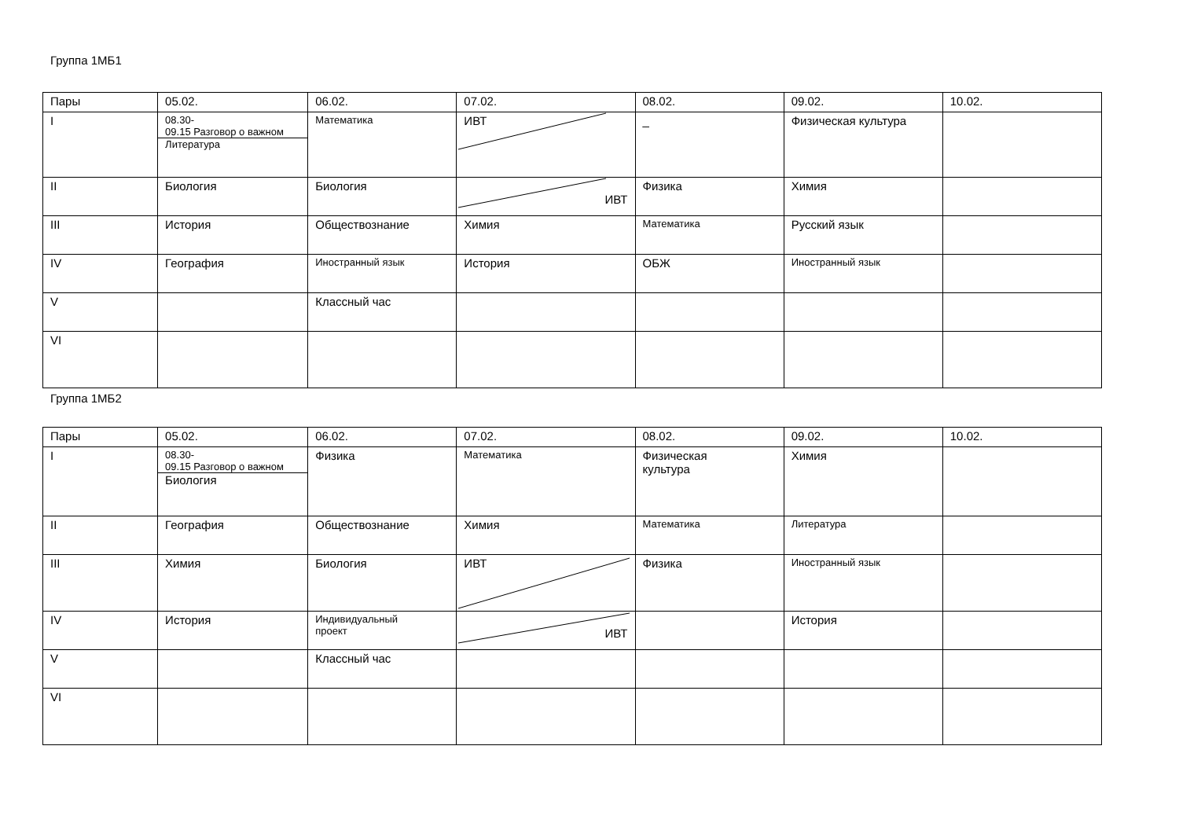Группа 1МБ1
| Пары | 05.02. | 06.02. | 07.02. | 08.02. | 09.02. | 10.02. |
| --- | --- | --- | --- | --- | --- | --- |
| I | 08.30- 09.15 Разговор о важном Литература | Математика | ИВТ | _ | Физическая культура | |
| II | Биология | Биология | ИВТ | Физика | Химия | |
| III | История | Обществознание | Химия | Математика | Русский язык | |
| IV | География | Иностранный язык | История | ОБЖ | Иностранный язык | |
| V | | Классный час | | | | |
| VI | | | | | | |
Группа 1МБ2
| Пары | 05.02. | 06.02. | 07.02. | 08.02. | 09.02. | 10.02. |
| --- | --- | --- | --- | --- | --- | --- |
| I | 08.30- 09.15 Разговор о важном Биология | Физика | Математика | Физическая культура | Химия | |
| II | География | Обществознание | Химия | Математика | Литература | |
| III | Химия | Биология | ИВТ | Физика | Иностранный язык | |
| IV | История | Индивидуальный проект | ИВТ | | История | |
| V | | Классный час | | | | |
| VI | | | | | | |